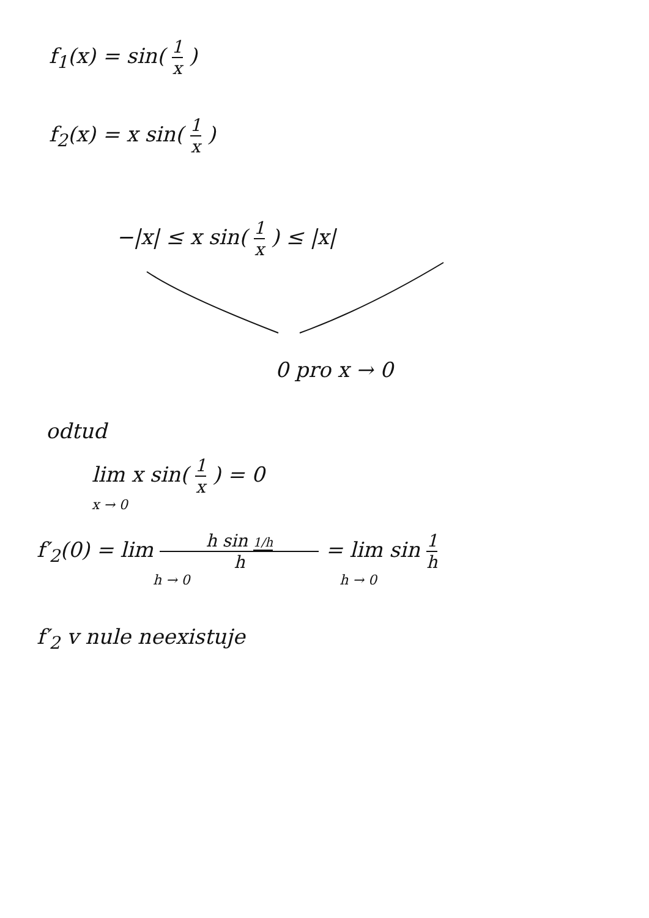f<sub>1</sub>(x) = sin( 1 x )
f<sub>2</sub>(x) = x sin( 1 x )
−|x| ≤ x sin( 1 x ) ≤ |x|
0 pro x → 0
odtud
lim x sin( 1 x ) = 0
x → 0
f′<sub>2</sub>(0) = lim h sin 1/h h = lim sin 1 h
h → 0 h → 0
f′<sub>2</sub> v nule neexistuje